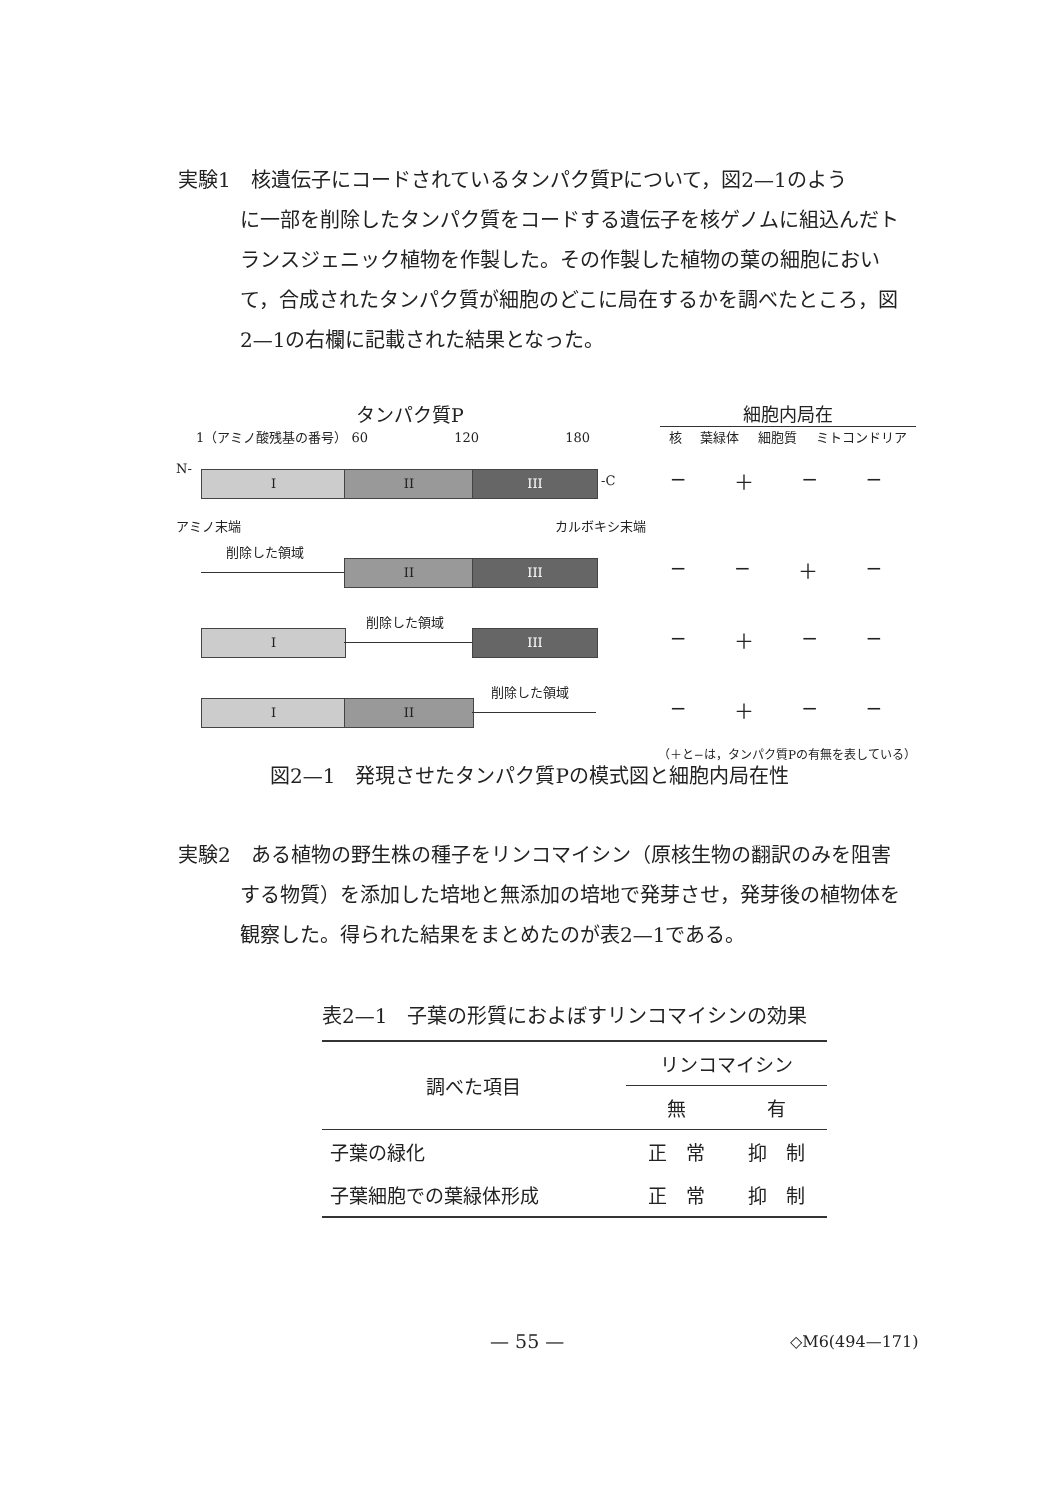実験1　核遺伝子にコードされているタンパク質Pについて，図2—1のよう
に一部を削除したタンパク質をコードする遺伝子を核ゲノムに組込んだトランスジェニック植物を作製した。その作製した植物の葉の細胞において，合成されたタンパク質が細胞のどこに局在するかを調べたところ，図2—1の右欄に記載された結果となった。
タンパク質P
1（アミノ酸残基の番号） 60 　　　　　　 120 　　　　　　 180
細胞内局在
核 葉緑体 細胞質 ミトコンドリア
N-
I II III -C
− ＋ − −
アミノ末端 カルボキシ末端
削除した領域
II III
− − ＋ −
I
削除した領域
III
− ＋ − −
I II
削除した領域
− ＋ − −
（＋と−は，タンパク質Pの有無を表している）
図2—1　発現させたタンパク質Pの模式図と細胞内局在性
実験2　ある植物の野生株の種子をリンコマイシン（原核生物の翻訳のみを阻害
する物質）を添加した培地と無添加の培地で発芽させ，発芽後の植物体を観察した。得られた結果をまとめたのが表2—1である。
表2—1　子葉の形質におよぼすリンコマイシンの効果
| 調べた項目 | リンコマイシン | |
| --- | --- | --- |
| | 無 | 有 |
| 子葉の緑化 | 正 常 | 抑 制 |
| 子葉細胞での葉緑体形成 | 正 常 | 抑 制 |
— 55 — ◇M6(494—171)